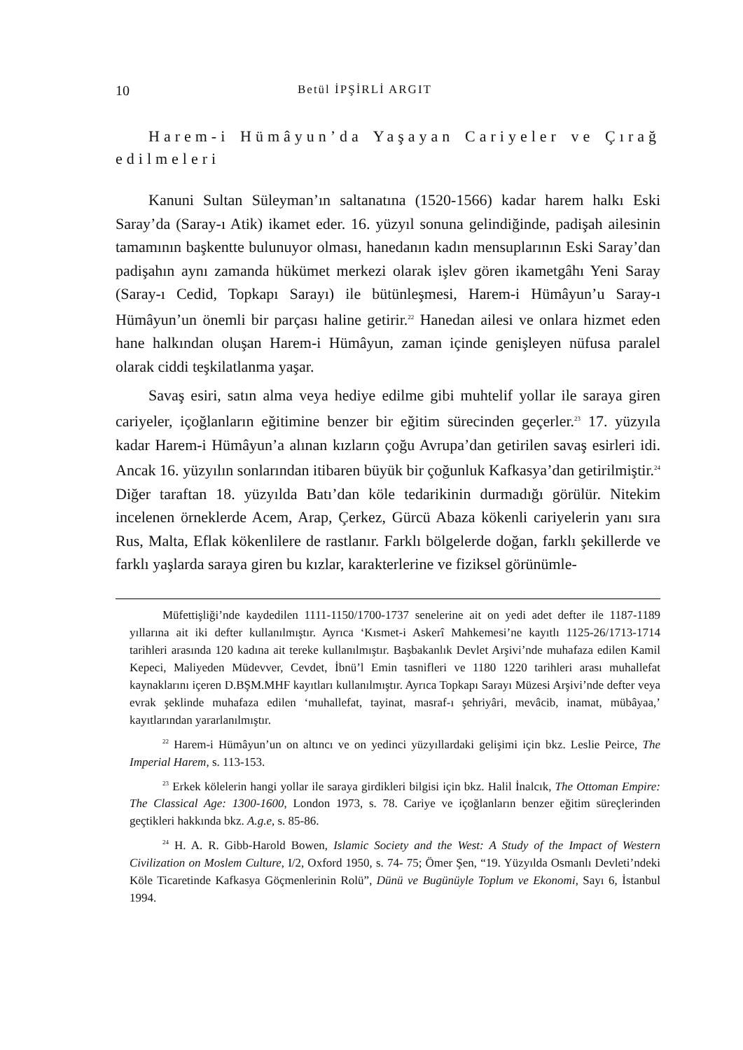10 Betül İPŞİRLİ ARGIT
Harem-i Hümâyun’da Yaşayan Cariyeler ve Çırağ edilmeleri
Kanuni Sultan Süleyman’ın saltanatına (1520-1566) kadar harem halkı Eski Saray’da (Saray-ı Atik) ikamet eder. 16. yüzyıl sonuna gelindiğinde, padişah ailesinin tamamının başkentte bulunuyor olması, hanedanın kadın mensuplarının Eski Saray’dan padişahın aynı zamanda hükümet merkezi olarak işlev gören ikametgâhı Yeni Saray (Saray-ı Cedid, Topkapı Sarayı) ile bütünleşmesi, Harem-i Hümâyun’u Saray-ı Hümâyun’un önemli bir parçası haline getirir.<sup>22</sup> Hanedan ailesi ve onlara hizmet eden hane halkından oluşan Harem-i Hümâyun, zaman içinde genişleyen nüfusa paralel olarak ciddi teşkilatlanma yaşar.
Savaş esiri, satın alma veya hediye edilme gibi muhtelif yollar ile saraya giren cariyeler, içoğlanların eğitimine benzer bir eğitim sürecinden geçerler.<sup>23</sup> 17. yüzyıla kadar Harem-i Hümâyun’a alınan kızların çoğu Avrupa’dan getirilen savaş esirleri idi. Ancak 16. yüzyılın sonlarından itibaren büyük bir çoğunluk Kafkasya’dan getirilmiştir.<sup>24</sup> Diğer taraftan 18. yüzyılda Batı’dan köle tedarikinin durmadığı görülür. Nitekim incelenen örneklerde Acem, Arap, Çerkez, Gürcü Abaza kökenli cariyelerin yanı sıra Rus, Malta, Eflak kökenlilere de rastlanır. Farklı bölgelerde doğan, farklı şekillerde ve farklı yaşlarda saraya giren bu kızlar, karakterlerine ve fiziksel görünümle-
Müfettişliği’nde kaydedilen 1111-1150/1700-1737 senelerine ait on yedi adet defter ile 1187-1189 yıllarına ait iki defter kullanılmıştır. Ayrıca ‘Kısmet-i Askerî Mahkemesi’ne kayıtlı 1125-26/1713-1714 tarihleri arasında 120 kadına ait tereke kullanılmıştır. Başbakanlık Devlet Arşivi’nde muhafaza edilen Kamil Kepeci, Maliyeden Müdevver, Cevdet, İbnü’l Emin tasnifleri ve 1180 1220 tarihleri arası muhallefat kaynaklarını içeren D.BŞM.MHF kayıtları kullanılmıştır. Ayrıca Topkapı Sarayı Müzesi Arşivi’nde defter veya evrak şeklinde muhafaza edilen ‘muhallefat, tayinat, masraf-ı şehriyâri, mevâcib, inamat, mübâyaa,’ kayıtlarından yararlanılmıştır.
<sup>22</sup> Harem-i Hümâyun’un on altıncı ve on yedinci yüzyıllardaki gelişimi için bkz. Leslie Peirce, The Imperial Harem, s. 113-153.
<sup>23</sup> Erkek kölelerin hangi yollar ile saraya girdikleri bilgisi için bkz. Halil İnalcık, The Ottoman Empire: The Classical Age: 1300-1600, London 1973, s. 78. Cariye ve içoğlanların benzer eğitim süreçlerinden geçtikleri hakkında bkz. A.g.e, s. 85-86.
<sup>24</sup> H. A. R. Gibb-Harold Bowen, Islamic Society and the West: A Study of the Impact of Western Civilization on Moslem Culture, I/2, Oxford 1950, s. 74- 75; Ömer Şen, “19. Yüzyılda Osmanlı Devleti’ndeki Köle Ticaretinde Kafkasya Göçmenlerinin Rolü”, Dünü ve Bugünüyle Toplum ve Ekonomi, Sayı 6, İstanbul 1994.